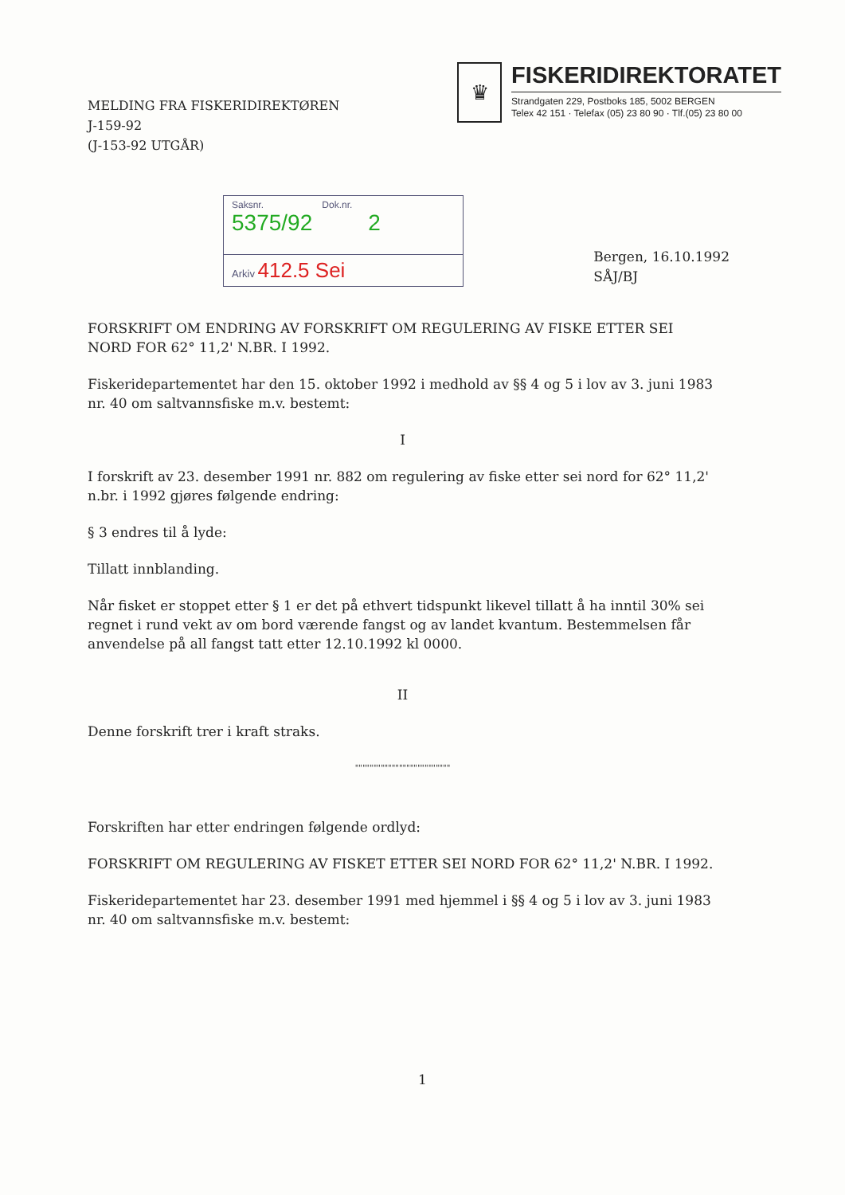MELDING FRA FISKERIDIREKTØREN
J-159-92
(J-153-92 UTGÅR)
♛
FISKERIDIREKTORATET
Strandgaten 229, Postboks 185, 5002 BERGEN
Telex 42 151 · Telefax (05) 23 80 90 · Tlf.(05) 23 80 00
Saksnr. Dok.nr.
5375/92 2
Arkiv 412.5 Sei
Bergen, 16.10.1992
SÅJ/BJ
FORSKRIFT OM ENDRING AV FORSKRIFT OM REGULERING AV FISKE ETTER SEI NORD FOR 62° 11,2' N.BR. I 1992.
Fiskeridepartementet har den 15. oktober 1992 i medhold av §§ 4 og 5 i lov av 3. juni 1983 nr. 40 om saltvannsfiske m.v. bestemt:
I
I forskrift av 23. desember 1991 nr. 882 om regulering av fiske etter sei nord for 62° 11,2' n.br. i 1992 gjøres følgende endring:
§ 3 endres til å lyde:
Tillatt innblanding.
Når fisket er stoppet etter § 1 er det på ethvert tidspunkt likevel tillatt å ha inntil 30% sei regnet i rund vekt av om bord værende fangst og av landet kvantum. Bestemmelsen får anvendelse på all fangst tatt etter 12.10.1992 kl 0000.
II
Denne forskrift trer i kraft straks.
""""""""""""""""""""""""""
Forskriften har etter endringen følgende ordlyd:
FORSKRIFT OM REGULERING AV FISKET ETTER SEI NORD FOR 62° 11,2' N.BR. I 1992.
Fiskeridepartementet har 23. desember 1991 med hjemmel i §§ 4 og 5 i lov av 3. juni 1983 nr. 40 om saltvannsfiske m.v. bestemt:
1